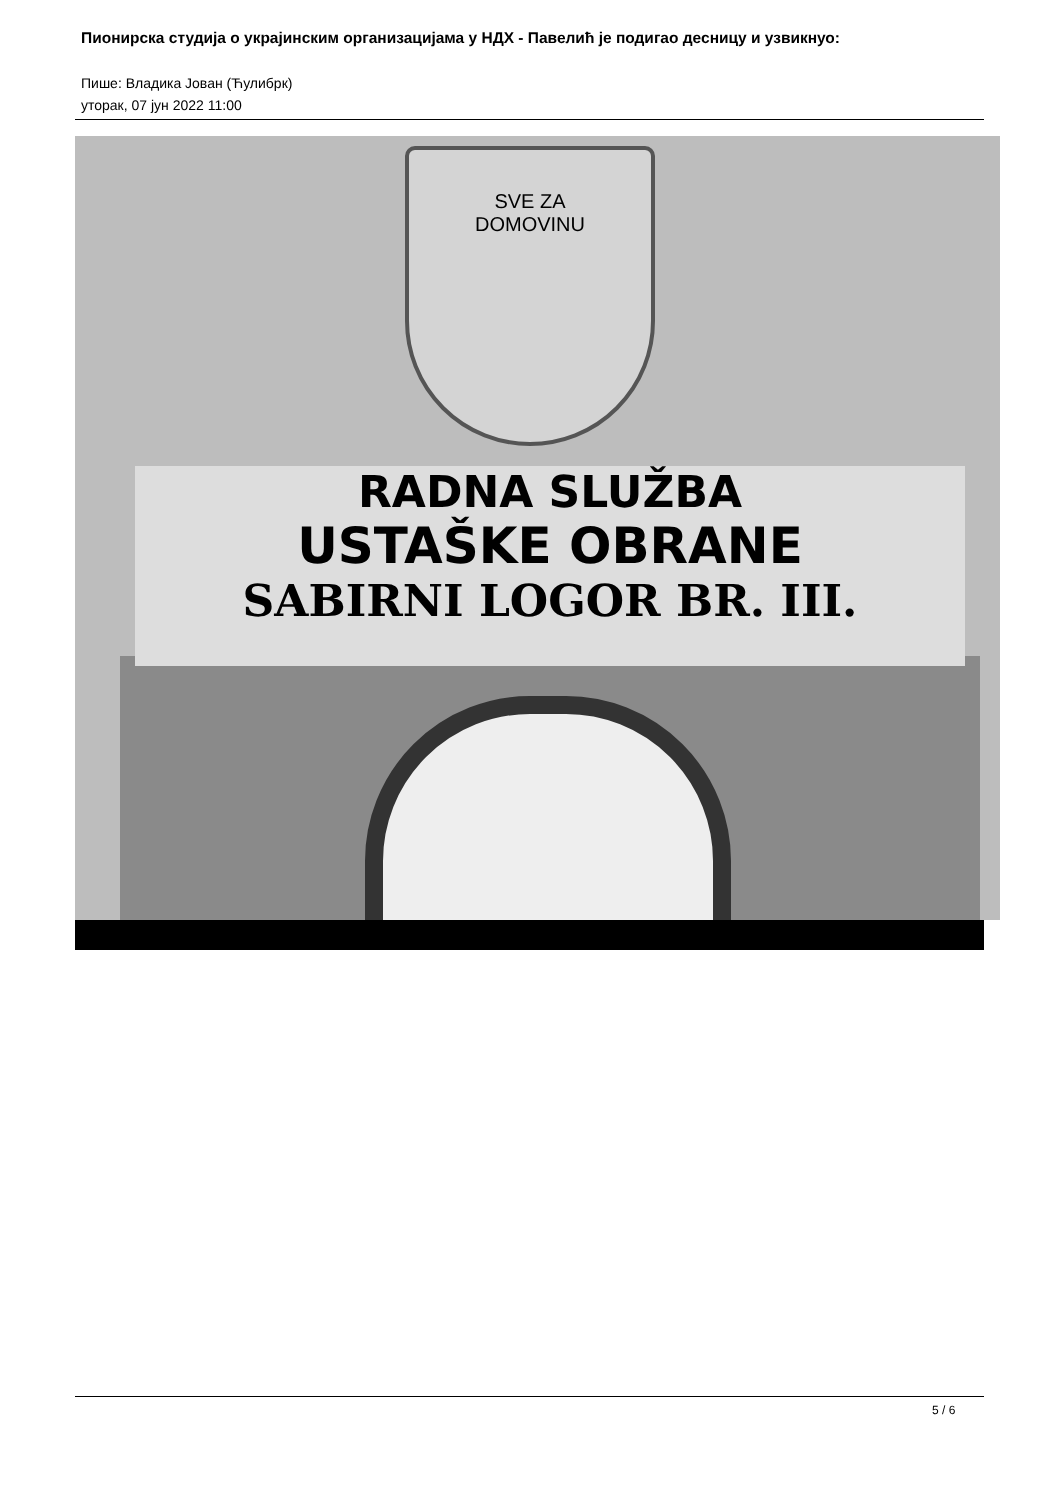Пионирска студија о украјинским организацијама у НДХ - Павелић је подигао десницу и узвикнуо:
Пише: Владика Јован (Ћулибрк)
уторак, 07 јун 2022 11:00
SVE ZA
DOMOVINU
RADNA SLUŽBA
USTAŠKE OBRANE
SABIRNI LOGOR BR. III.
5 / 6